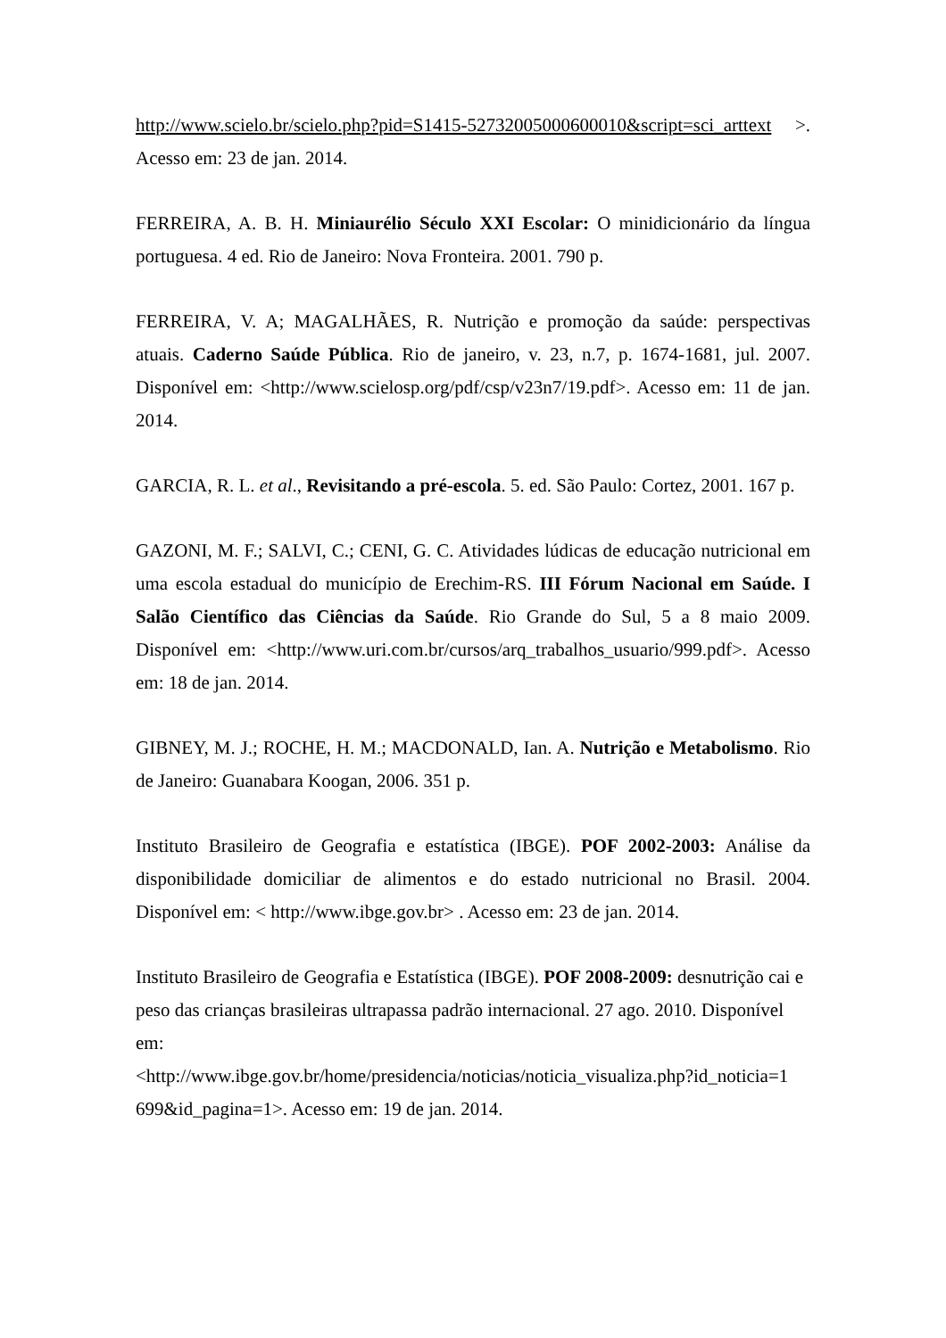http://www.scielo.br/scielo.php?pid=S1415-52732005000600010&script=sci_arttext >. Acesso em: 23 de jan. 2014.
FERREIRA, A. B. H. Miniaurélio Século XXI Escolar: O minidicionário da língua portuguesa. 4 ed. Rio de Janeiro: Nova Fronteira. 2001. 790 p.
FERREIRA, V. A; MAGALHÃES, R. Nutrição e promoção da saúde: perspectivas atuais. Caderno Saúde Pública. Rio de janeiro, v. 23, n.7, p. 1674-1681, jul. 2007. Disponível em: <http://www.scielosp.org/pdf/csp/v23n7/19.pdf>. Acesso em: 11 de jan. 2014.
GARCIA, R. L. et al., Revisitando a pré-escola. 5. ed. São Paulo: Cortez, 2001. 167 p.
GAZONI, M. F.; SALVI, C.; CENI, G. C. Atividades lúdicas de educação nutricional em uma escola estadual do município de Erechim-RS. III Fórum Nacional em Saúde. I Salão Científico das Ciências da Saúde. Rio Grande do Sul, 5 a 8 maio 2009. Disponível em: <http://www.uri.com.br/cursos/arq_trabalhos_usuario/999.pdf>. Acesso em: 18 de jan. 2014.
GIBNEY, M. J.; ROCHE, H. M.; MACDONALD, Ian. A. Nutrição e Metabolismo. Rio de Janeiro: Guanabara Koogan, 2006. 351 p.
Instituto Brasileiro de Geografia e estatística (IBGE). POF 2002-2003: Análise da disponibilidade domiciliar de alimentos e do estado nutricional no Brasil. 2004. Disponível em: < http://www.ibge.gov.br> . Acesso em: 23 de jan. 2014.
Instituto Brasileiro de Geografia e Estatística (IBGE). POF 2008-2009: desnutrição cai e peso das crianças brasileiras ultrapassa padrão internacional. 27 ago. 2010. Disponível em:
<http://www.ibge.gov.br/home/presidencia/noticias/noticia_visualiza.php?id_noticia=1 699&id_pagina=1>. Acesso em: 19 de jan. 2014.